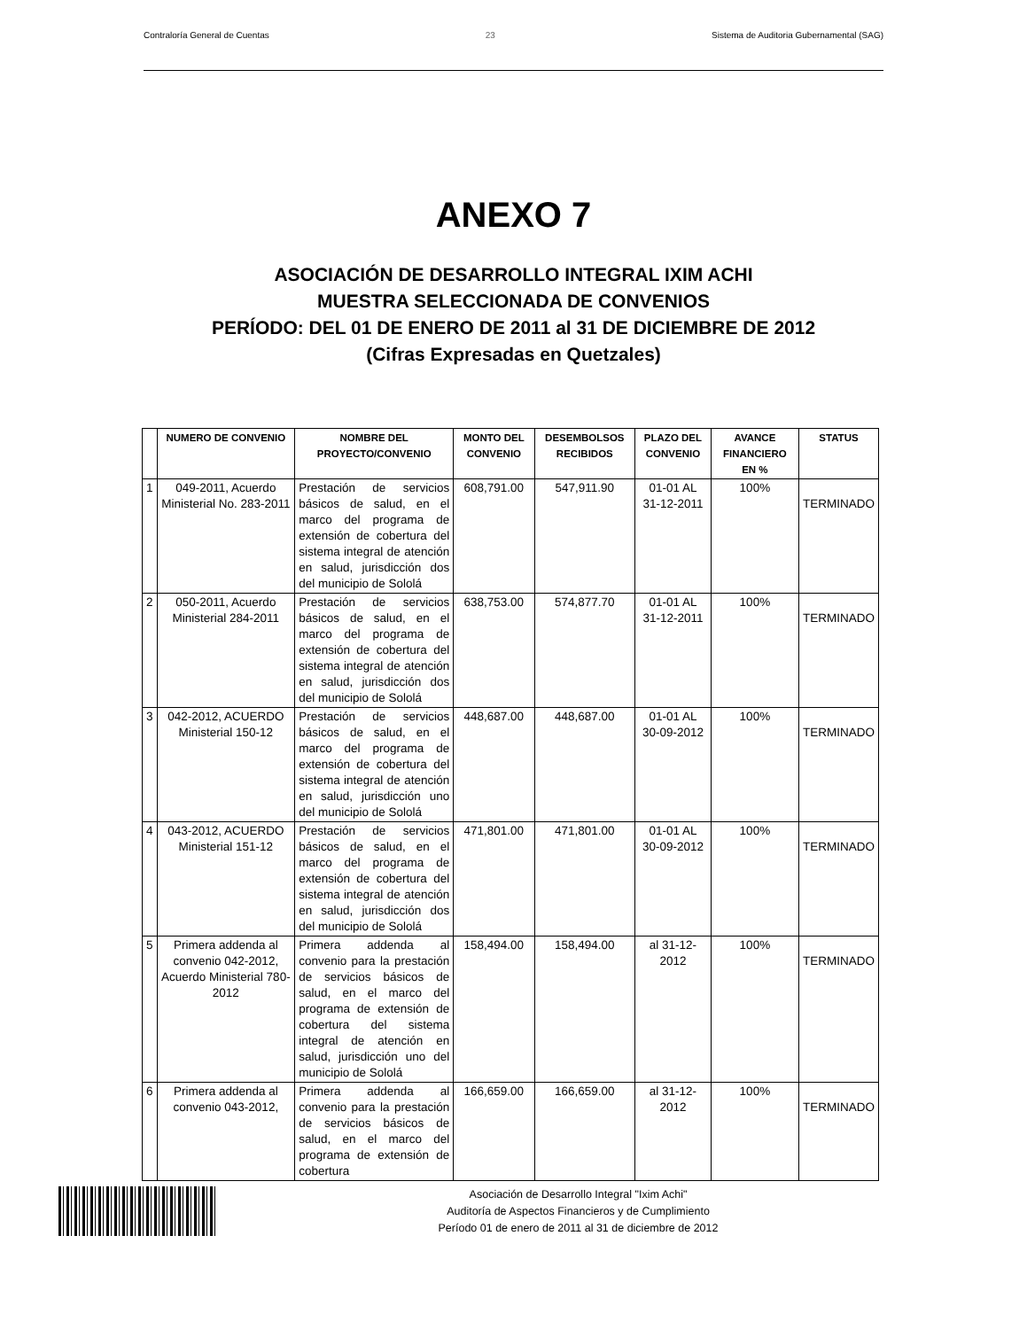Contraloría General de Cuentas 23 Sistema de Auditoria Gubernamental (SAG)
ANEXO 7
ASOCIACIÓN DE DESARROLLO INTEGRAL IXIM ACHI
MUESTRA SELECCIONADA DE CONVENIOS
PERÍODO: DEL 01 DE ENERO DE 2011 al 31 DE DICIEMBRE DE 2012
(Cifras Expresadas en Quetzales)
| | NUMERO DE CONVENIO | NOMBRE DEL PROYECTO/CONVENIO | MONTO DEL CONVENIO | DESEMBOLSOS RECIBIDOS | PLAZO DEL CONVENIO | AVANCE FINANCIERO EN % | STATUS |
| --- | --- | --- | --- | --- | --- | --- | --- |
| 1 | 049-2011, Acuerdo Ministerial No. 283-2011 | Prestación de servicios básicos de salud, en el marco del programa de extensión de cobertura del sistema integral de atención en salud, jurisdicción dos del municipio de Sololá | 608,791.00 | 547,911.90 | 01-01 AL 31-12-2011 | 100% | TERMINADO |
| 2 | 050-2011, Acuerdo Ministerial 284-2011 | Prestación de servicios básicos de salud, en el marco del programa de extensión de cobertura del sistema integral de atención en salud, jurisdicción dos del municipio de Sololá | 638,753.00 | 574,877.70 | 01-01 AL 31-12-2011 | 100% | TERMINADO |
| 3 | 042-2012, ACUERDO Ministerial 150-12 | Prestación de servicios básicos de salud, en el marco del programa de extensión de cobertura del sistema integral de atención en salud, jurisdicción uno del municipio de Sololá | 448,687.00 | 448,687.00 | 01-01 AL 30-09-2012 | 100% | TERMINADO |
| 4 | 043-2012, ACUERDO Ministerial 151-12 | Prestación de servicios básicos de salud, en el marco del programa de extensión de cobertura del sistema integral de atención en salud, jurisdicción dos del municipio de Sololá | 471,801.00 | 471,801.00 | 01-01 AL 30-09-2012 | 100% | TERMINADO |
| 5 | Primera addenda al convenio 042-2012, Acuerdo Ministerial 780-2012 | Primera addenda al convenio para la prestación de servicios básicos de salud, en el marco del programa de extensión de cobertura del sistema integral de atención en salud, jurisdicción uno del municipio de Sololá | 158,494.00 | 158,494.00 | al 31-12-2012 | 100% | TERMINADO |
| 6 | Primera addenda al convenio 043-2012, | Primera addenda al convenio para la prestación de servicios básicos de salud, en el marco del programa de extensión de cobertura | 166,659.00 | 166,659.00 | al 31-12-2012 | 100% | TERMINADO |
Asociación de Desarrollo Integral "Ixim Achi"
Auditoría de Aspectos Financieros y de Cumplimiento
Período 01 de enero de 2011 al 31 de diciembre de 2012